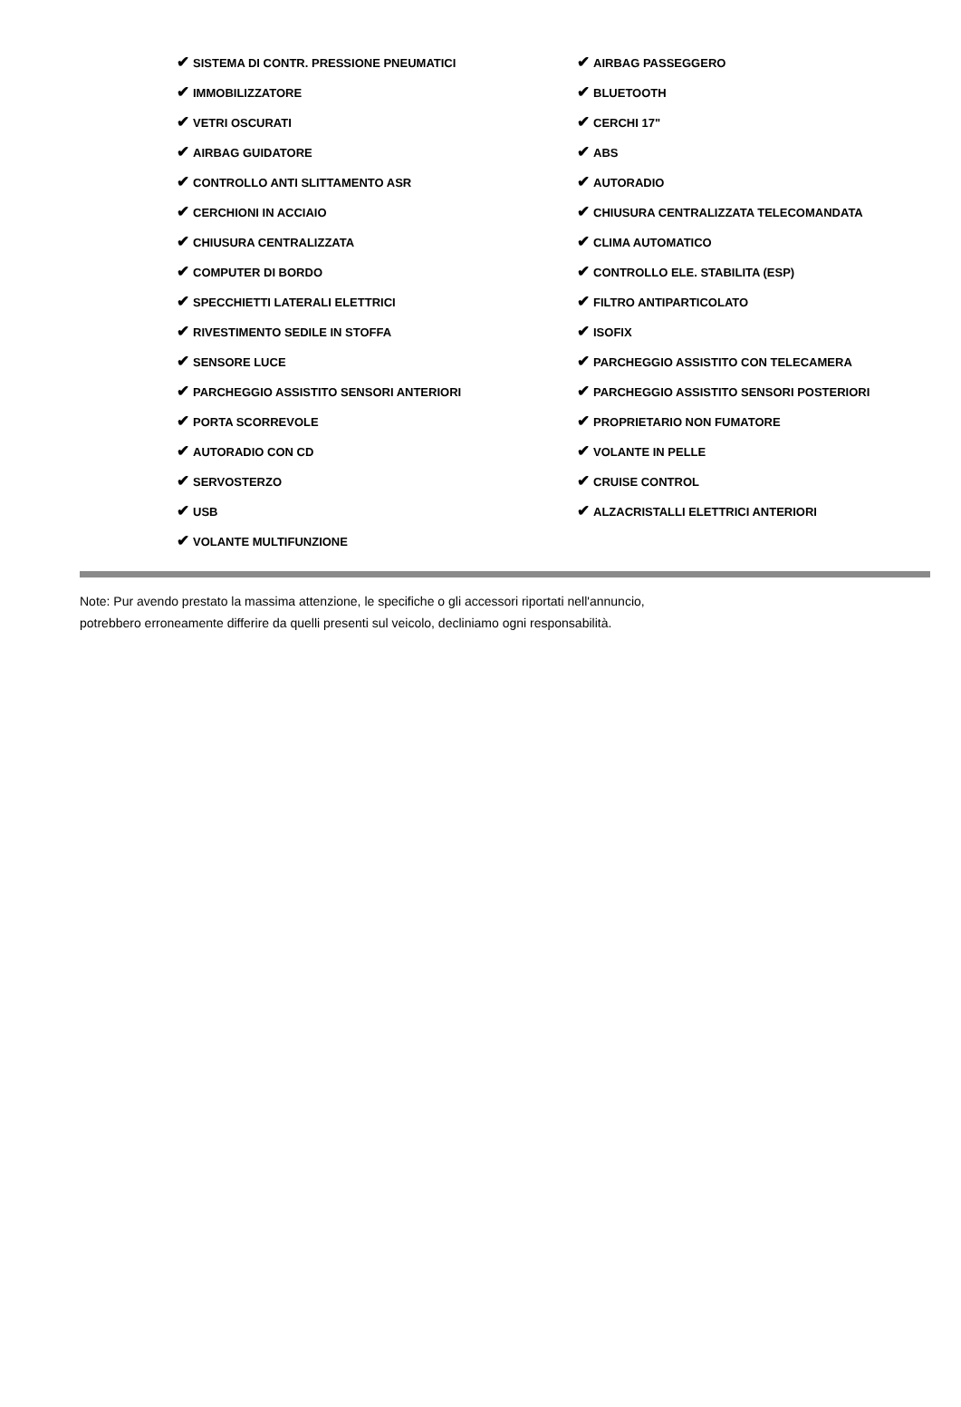| ✔ SISTEMA DI CONTR. PRESSIONE PNEUMATICI | ✔ AIRBAG PASSEGGERO |
| ✔ IMMOBILIZZATORE | ✔ BLUETOOTH |
| ✔ VETRI OSCURATI | ✔ CERCHI 17" |
| ✔ AIRBAG GUIDATORE | ✔ ABS |
| ✔ CONTROLLO ANTI SLITTAMENTO ASR | ✔ AUTORADIO |
| ✔ CERCHIONI IN ACCIAIO | ✔ CHIUSURA CENTRALIZZATA TELECOMANDATA |
| ✔ CHIUSURA CENTRALIZZATA | ✔ CLIMA AUTOMATICO |
| ✔ COMPUTER DI BORDO | ✔ CONTROLLO ELE. STABILITA (ESP) |
| ✔ SPECCHIETTI LATERALI ELETTRICI | ✔ FILTRO ANTIPARTICOLATO |
| ✔ RIVESTIMENTO SEDILE IN STOFFA | ✔ ISOFIX |
| ✔ SENSORE LUCE | ✔ PARCHEGGIO ASSISTITO CON TELECAMERA |
| ✔ PARCHEGGIO ASSISTITO SENSORI ANTERIORI | ✔ PARCHEGGIO ASSISTITO SENSORI POSTERIORI |
| ✔ PORTA SCORREVOLE | ✔ PROPRIETARIO NON FUMATORE |
| ✔ AUTORADIO CON CD | ✔ VOLANTE IN PELLE |
| ✔ SERVOSTERZO | ✔ CRUISE CONTROL |
| ✔ USB | ✔ ALZACRISTALLI ELETTRICI ANTERIORI |
| ✔ VOLANTE MULTIFUNZIONE | |
Note: Pur avendo prestato la massima attenzione, le specifiche o gli accessori riportati nell'annuncio,
potrebbero erroneamente differire da quelli presenti sul veicolo, decliniamo ogni responsabilità.